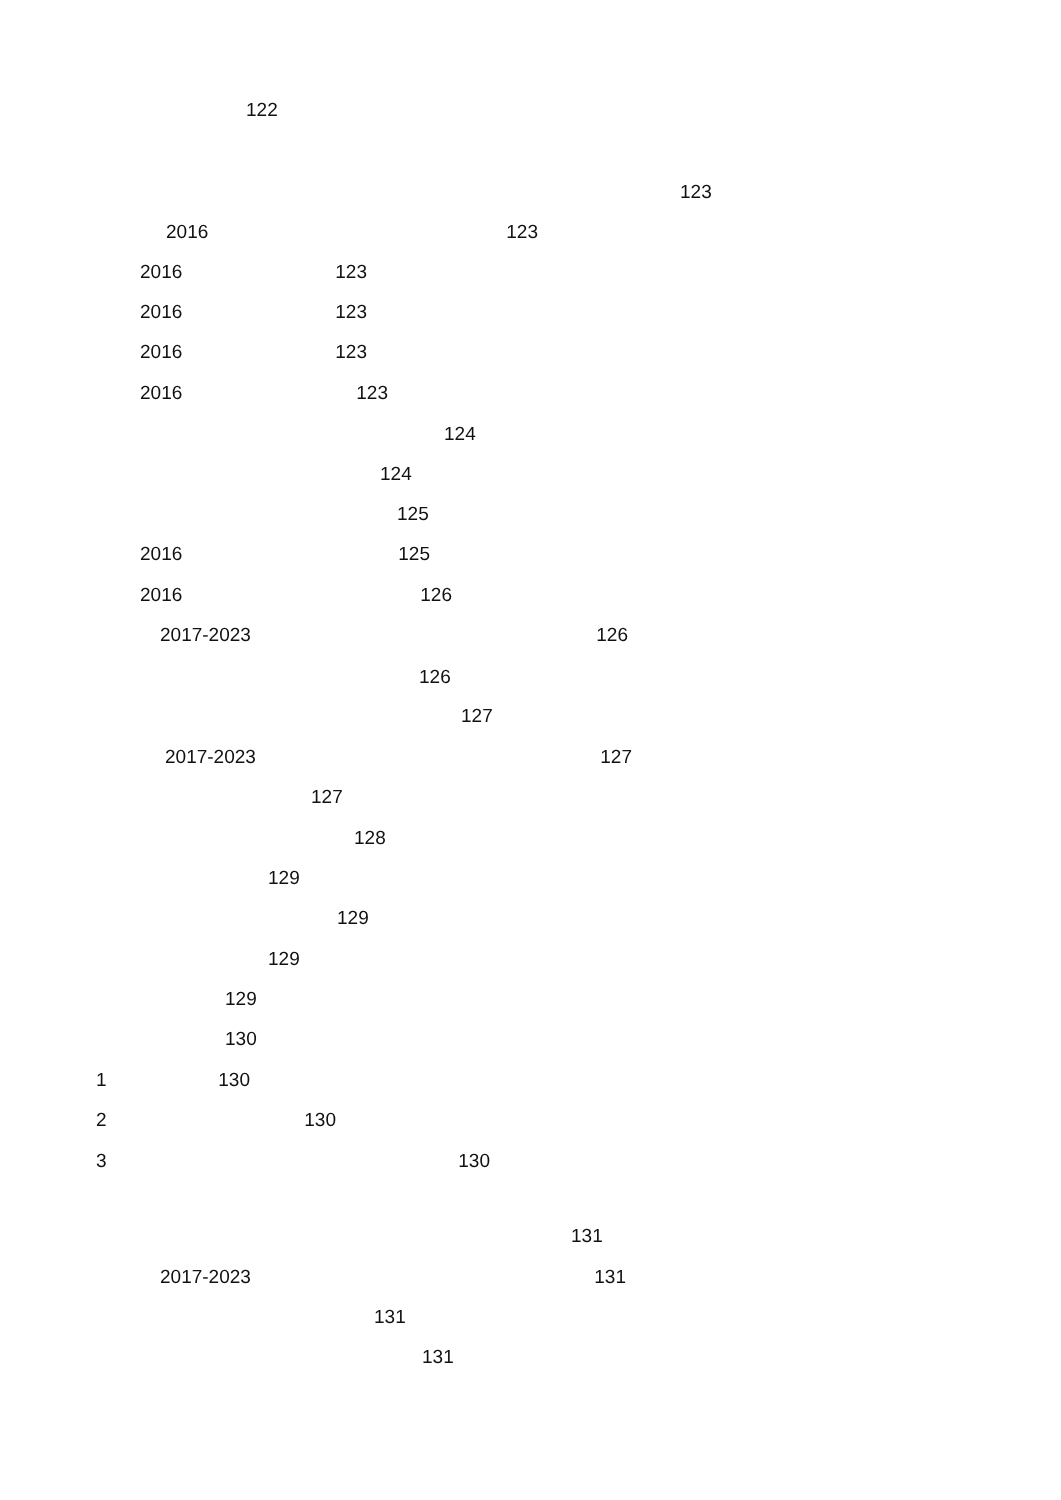122
123
2016 123
2016 123
2016 123
2016 123
2016 123
124
124
125
2016 125
2016 126
2017-2023 126
126
127
2017-2023 127
127
128
129
129
129
129
130
1 130
2 130
3 130
131
2017-2023 131
131
131